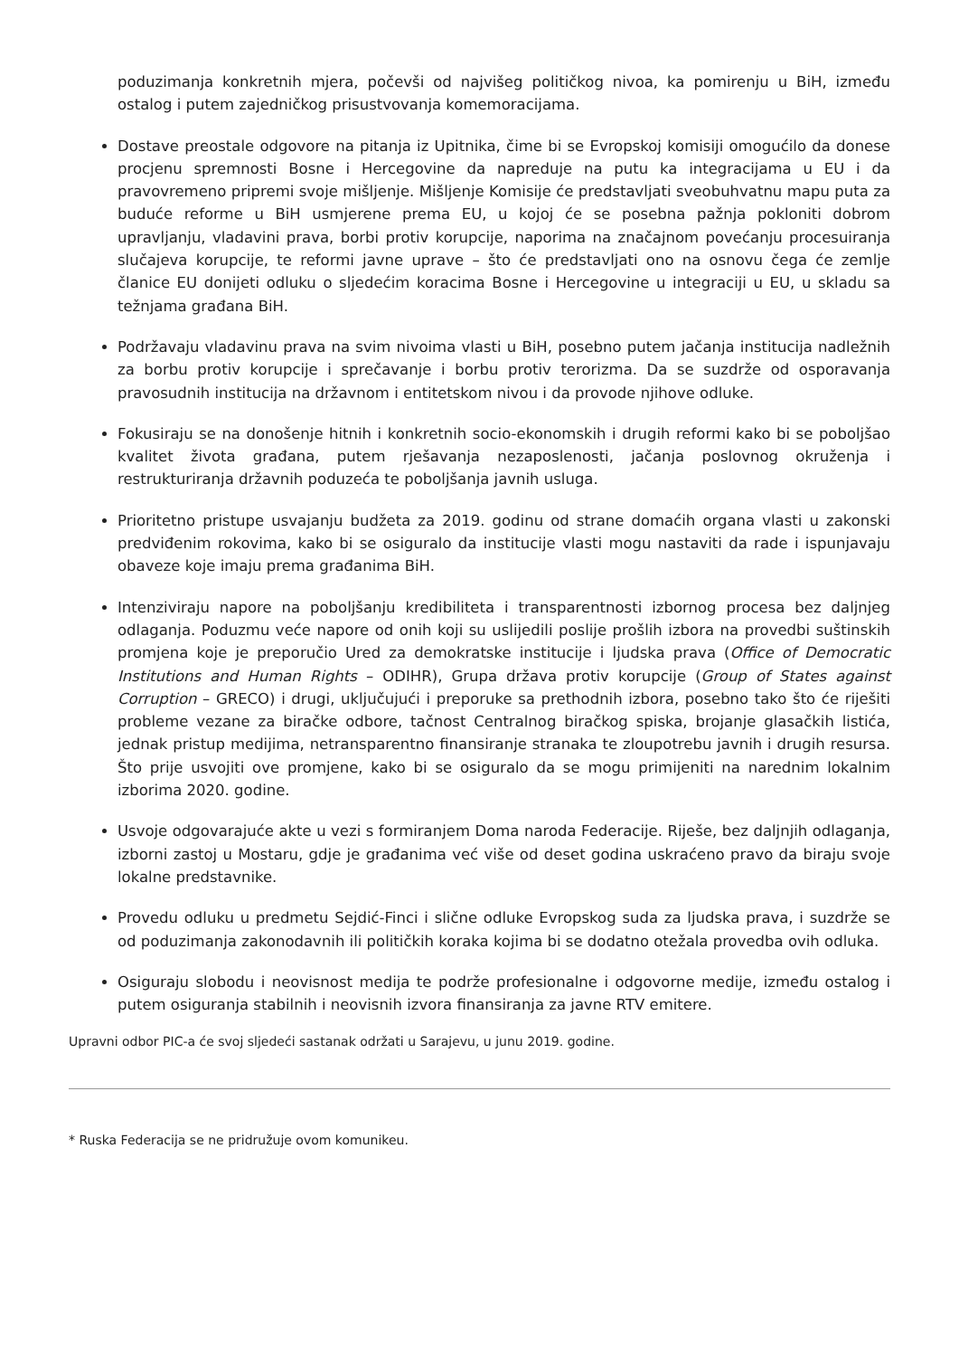poduzimanja konkretnih mjera, počevši od najvišeg političkog nivoa, ka pomirenju u BiH, između ostalog i putem zajedničkog prisustvovanja komemoracijama.
Dostave preostale odgovore na pitanja iz Upitnika, čime bi se Evropskoj komisiji omogućilo da donese procjenu spremnosti Bosne i Hercegovine da napreduje na putu ka integracijama u EU i da pravovremeno pripremi svoje mišljenje. Mišljenje Komisije će predstavljati sveobuhvatnu mapu puta za buduće reforme u BiH usmjerene prema EU, u kojoj će se posebna pažnja pokloniti dobrom upravljanju, vladavini prava, borbi protiv korupcije, naporima na značajnom povećanju procesuiranja slučajeva korupcije, te reformi javne uprave – što će predstavljati ono na osnovu čega će zemlje članice EU donijeti odluku o sljedećim koracima Bosne i Hercegovine u integraciji u EU, u skladu sa težnjama građana BiH.
Podržavaju vladavinu prava na svim nivoima vlasti u BiH, posebno putem jačanja institucija nadležnih za borbu protiv korupcije i sprečavanje i borbu protiv terorizma. Da se suzdrže od osporavanja pravosudnih institucija na državnom i entitetskom nivou i da provode njihove odluke.
Fokusiraju se na donošenje hitnih i konkretnih socio-ekonomskih i drugih reformi kako bi se poboljšao kvalitet života građana, putem rješavanja nezaposlenosti, jačanja poslovnog okruženja i restrukturiranja državnih poduzeća te poboljšanja javnih usluga.
Prioritetno pristupe usvajanju budžeta za 2019. godinu od strane domaćih organa vlasti u zakonski predviđenim rokovima, kako bi se osiguralo da institucije vlasti mogu nastaviti da rade i ispunjavaju obaveze koje imaju prema građanima BiH.
Intenziviraju napore na poboljšanju kredibiliteta i transparentnosti izbornog procesa bez daljnjeg odlaganja. Poduzmu veće napore od onih koji su uslijedili poslije prošlih izbora na provedbi suštinskih promjena koje je preporučio Ured za demokratske institucije i ljudska prava (Office of Democratic Institutions and Human Rights – ODIHR), Grupa država protiv korupcije (Group of States against Corruption – GRECO) i drugi, uključujući i preporuke sa prethodnih izbora, posebno tako što će riješiti probleme vezane za biračke odbore, tačnost Centralnog biračkog spiska, brojanje glasačkih listića, jednak pristup medijima, netransparentno finansiranje stranaka te zloupotrebu javnih i drugih resursa. Što prije usvojiti ove promjene, kako bi se osiguralo da se mogu primijeniti na narednim lokalnim izborima 2020. godine.
Usvoje odgovarajuće akte u vezi s formiranjem Doma naroda Federacije. Riješe, bez daljnjih odlaganja, izborni zastoj u Mostaru, gdje je građanima već više od deset godina uskraćeno pravo da biraju svoje lokalne predstavnike.
Provedu odluku u predmetu Sejdić-Finci i slične odluke Evropskog suda za ljudska prava, i suzdrže se od poduzimanja zakonodavnih ili političkih koraka kojima bi se dodatno otežala provedba ovih odluka.
Osiguraju slobodu i neovisnost medija te podrže profesionalne i odgovorne medije, između ostalog i putem osiguranja stabilnih i neovisnih izvora finansiranja za javne RTV emitere.
Upravni odbor PIC-a će svoj sljedeći sastanak održati u Sarajevu, u junu 2019. godine.
* Ruska Federacija se ne pridružuje ovom komunikeu.